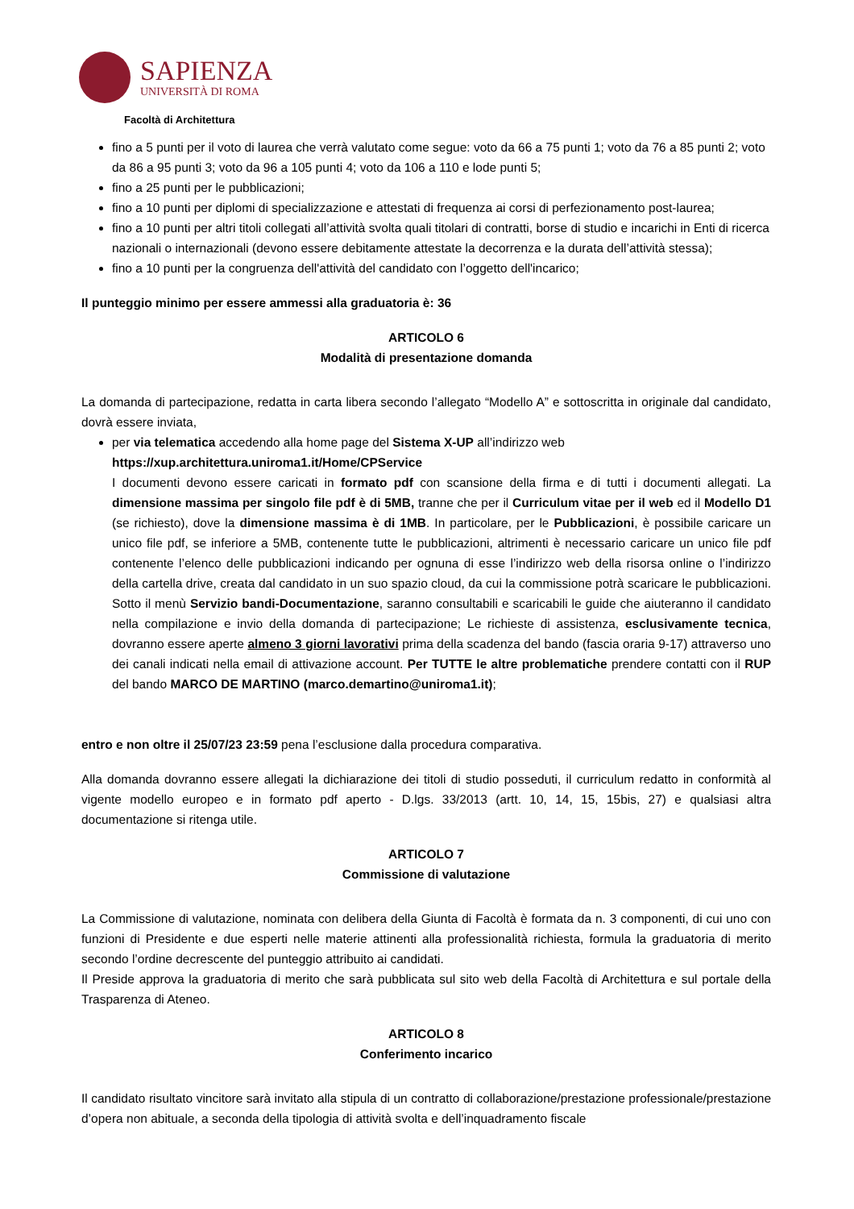SAPIENZA
UNIVERSITÀ DI ROMA
Facoltà di Architettura
fino a 5 punti per il voto di laurea che verrà valutato come segue: voto da 66 a 75 punti 1; voto da 76 a 85 punti 2; voto da 86 a 95 punti 3; voto da 96 a 105 punti 4; voto da 106 a 110 e lode punti 5;
fino a 25 punti per le pubblicazioni;
fino a 10 punti per diplomi di specializzazione e attestati di frequenza ai corsi di perfezionamento post-laurea;
fino a 10 punti per altri titoli collegati all’attività svolta quali titolari di contratti, borse di studio e incarichi in Enti di ricerca nazionali o internazionali (devono essere debitamente attestate la decorrenza e la durata dell’attività stessa);
fino a 10 punti per la congruenza dell'attività del candidato con l’oggetto dell'incarico;
Il punteggio minimo per essere ammessi alla graduatoria è: 36
ARTICOLO 6
Modalità di presentazione domanda
La domanda di partecipazione, redatta in carta libera secondo l’allegato “Modello A” e sottoscritta in originale dal candidato, dovrà essere inviata,
per via telematica accedendo alla home page del Sistema X-UP all’indirizzo web
https://xup.architettura.uniroma1.it/Home/CPService
I documenti devono essere caricati in formato pdf con scansione della firma e di tutti i documenti allegati. La dimensione massima per singolo file pdf è di 5MB, tranne che per il Curriculum vitae per il web ed il Modello D1 (se richiesto), dove la dimensione massima è di 1MB. In particolare, per le Pubblicazioni, è possibile caricare un unico file pdf, se inferiore a 5MB, contenente tutte le pubblicazioni, altrimenti è necessario caricare un unico file pdf contenente l’elenco delle pubblicazioni indicando per ognuna di esse l’indirizzo web della risorsa online o l’indirizzo della cartella drive, creata dal candidato in un suo spazio cloud, da cui la commissione potrà scaricare le pubblicazioni. Sotto il menù Servizio bandi-Documentazione, saranno consultabili e scaricabili le guide che aiuteranno il candidato nella compilazione e invio della domanda di partecipazione; Le richieste di assistenza, esclusivamente tecnica, dovranno essere aperte almeno 3 giorni lavorativi prima della scadenza del bando (fascia oraria 9-17) attraverso uno dei canali indicati nella email di attivazione account. Per TUTTE le altre problematiche prendere contatti con il RUP del bando MARCO DE MARTINO (marco.demartino@uniroma1.it);
entro e non oltre il 25/07/23 23:59 pena l’esclusione dalla procedura comparativa.
Alla domanda dovranno essere allegati la dichiarazione dei titoli di studio posseduti, il curriculum redatto in conformità al vigente modello europeo e in formato pdf aperto - D.lgs. 33/2013 (artt. 10, 14, 15, 15bis, 27) e qualsiasi altra documentazione si ritenga utile.
ARTICOLO 7
Commissione di valutazione
La Commissione di valutazione, nominata con delibera della Giunta di Facoltà è formata da n. 3 componenti, di cui uno con funzioni di Presidente e due esperti nelle materie attinenti alla professionalità richiesta, formula la graduatoria di merito secondo l’ordine decrescente del punteggio attribuito ai candidati.
Il Preside approva la graduatoria di merito che sarà pubblicata sul sito web della Facoltà di Architettura e sul portale della Trasparenza di Ateneo.
ARTICOLO 8
Conferimento incarico
Il candidato risultato vincitore sarà invitato alla stipula di un contratto di collaborazione/prestazione professionale/prestazione d’opera non abituale, a seconda della tipologia di attività svolta e dell’inquadramento fiscale